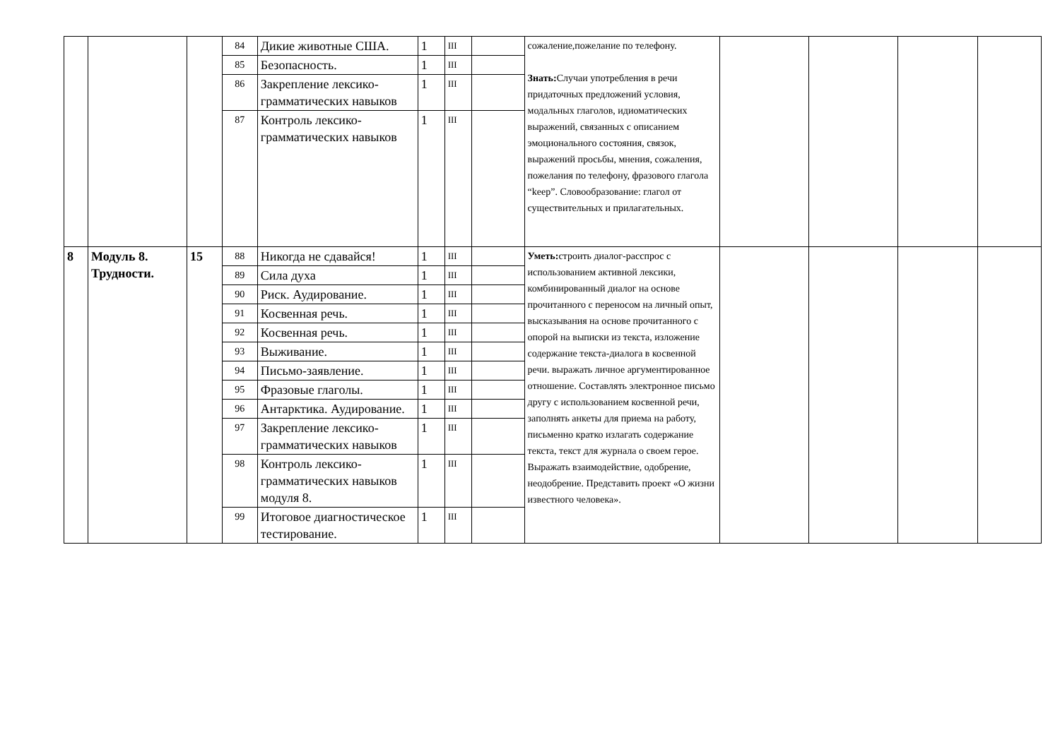| | | | 84 | Дикие животные США. | 1 | III | | сожаление,пожелание по телефону. Знать: Случаи употребления в речи придаточных предложений условия, модальных глаголов, идиоматических выражений, связанных с описанием эмоционального состояния, связок, выражений просьбы, мнения, сожаления, пожелания по телефону, фразового глагола “keep”. Словообразование: глагол от существительных и прилагательных. | | | | |
| | | | 85 | Безопасность. | 1 | III | | | | | | |
| | | | 86 | Закрепление лексико-грамматических навыков | 1 | III | | | | | | |
| | | | 87 | Контроль лексико-грамматических навыков | 1 | III | | | | | | |
| 8 | Модуль 8. Трудности. | 15 | 88 | Никогда не сдавайся! | 1 | III | | Уметь: строить диалог-расспрос с использованием активной лексики, комбинированный диалог на основе прочитанного с переносом на личный опыт, высказывания на основе прочитанного с опорой на выписки из текста, изложение содержание текста-диалога в косвенной речи. выражать личное аргументированное отношение. Составлять электронное письмо другу с использованием косвенной речи, заполнять анкеты для приема на работу, письменно кратко излагать содержание текста, текст для журнала о своем герое. Выражать взаимодействие, одобрение, неодобрение. Представить проект «О жизни известного человека». | | | | |
| | | | 89 | Сила духа | 1 | III | | | | | | |
| | | | 90 | Риск. Аудирование. | 1 | III | | | | | | |
| | | | 91 | Косвенная речь. | 1 | III | | | | | | |
| | | | 92 | Косвенная речь. | 1 | III | | | | | | |
| | | | 93 | Выживание. | 1 | III | | | | | | |
| | | | 94 | Письмо-заявление. | 1 | III | | | | | | |
| | | | 95 | Фразовые глаголы. | 1 | III | | | | | | |
| | | | 96 | Антарктика. Аудирование. | 1 | III | | | | | | |
| | | | 97 | Закрепление лексико-грамматических навыков | 1 | III | | | | | | |
| | | | 98 | Контроль лексико-грамматических навыков модуля 8. | 1 | III | | | | | | |
| | | | 99 | Итоговое диагностическое тестирование. | 1 | III | | | | | | |